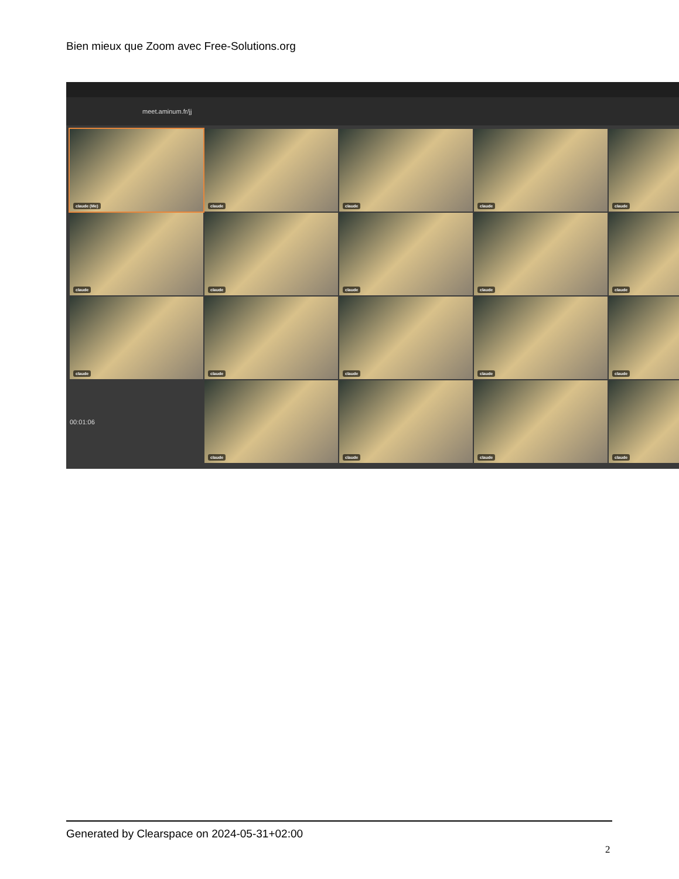Bien mieux que Zoom avec Free-Solutions.org
meet.aminum.fr/jj
claude (Me)
claude
claude
claude
claude
claude
claude
claude
claude
claude
claude
claude
claude
claude
claude
00:01:06
claude
claude
claude
claude
Generated by Clearspace on 2024-05-31+02:00
2